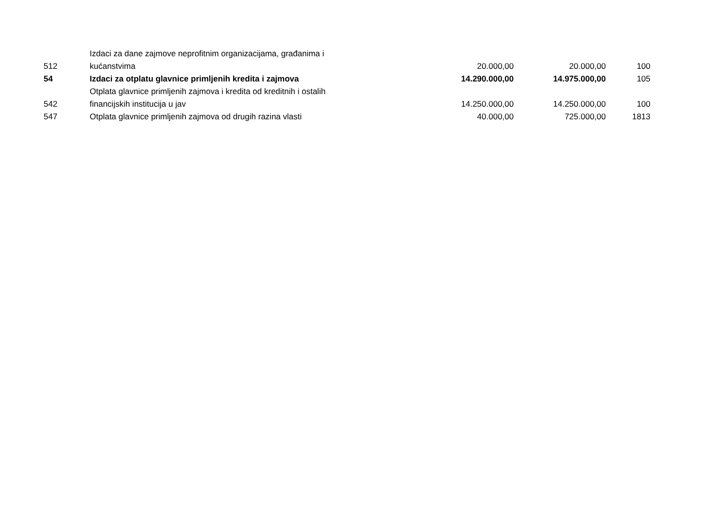| 512 | Izdaci za dane zajmove neprofitnim organizacijama, građanima i kućanstvima | 20.000,00 | 20.000,00 | 100 |
| 54 | Izdaci za otplatu glavnice primljenih kredita i zajmova | 14.290.000,00 | 14.975.000,00 | 105 |
| 542 | Otplata glavnice primljenih zajmova i kredita od kreditnih i ostalih financijskih institucija u jav | 14.250.000,00 | 14.250.000,00 | 100 |
| 547 | Otplata glavnice primljenih zajmova od drugih razina vlasti | 40.000,00 | 725.000,00 | 1813 |